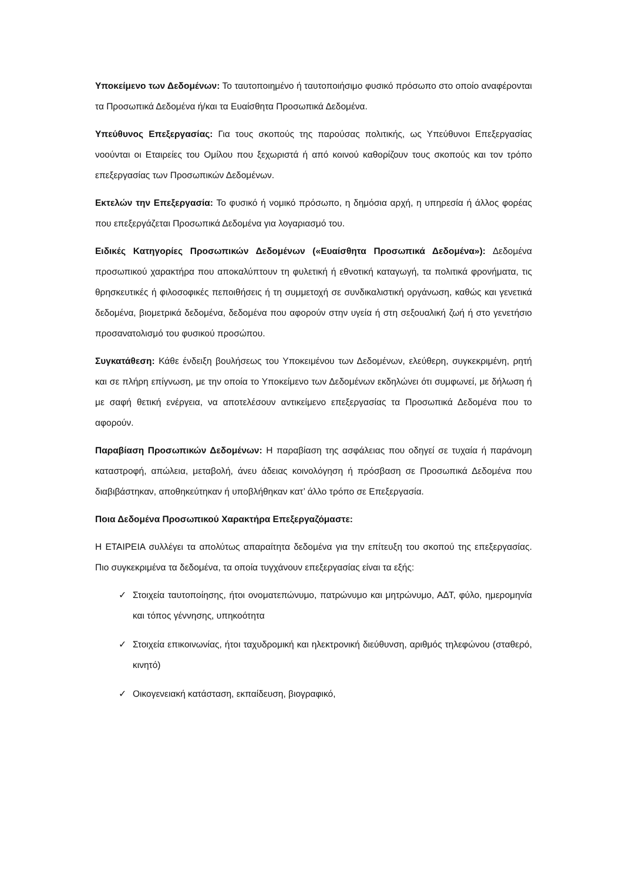Υποκείμενο των Δεδομένων: Το ταυτοποιημένο ή ταυτοποιήσιμο φυσικό πρόσωπο στο οποίο αναφέρονται τα Προσωπικά Δεδομένα ή/και τα Ευαίσθητα Προσωπικά Δεδομένα.
Υπεύθυνος Επεξεργασίας: Για τους σκοπούς της παρούσας πολιτικής, ως Υπεύθυνοι Επεξεργασίας νοούνται οι Εταιρείες του Ομίλου που ξεχωριστά ή από κοινού καθορίζουν τους σκοπούς και τον τρόπο επεξεργασίας των Προσωπικών Δεδομένων.
Εκτελών την Επεξεργασία: Το φυσικό ή νομικό πρόσωπο, η δημόσια αρχή, η υπηρεσία ή άλλος φορέας που επεξεργάζεται Προσωπικά Δεδομένα για λογαριασμό του.
Ειδικές Κατηγορίες Προσωπικών Δεδομένων («Ευαίσθητα Προσωπικά Δεδομένα»): Δεδομένα προσωπικού χαρακτήρα που αποκαλύπτουν τη φυλετική ή εθνοτική καταγωγή, τα πολιτικά φρονήματα, τις θρησκευτικές ή φιλοσοφικές πεποιθήσεις ή τη συμμετοχή σε συνδικαλιστική οργάνωση, καθώς και γενετικά δεδομένα, βιομετρικά δεδομένα, δεδομένα που αφορούν στην υγεία ή στη σεξουαλική ζωή ή στο γενετήσιο προσανατολισμό του φυσικού προσώπου.
Συγκατάθεση: Κάθε ένδειξη βουλήσεως του Υποκειμένου των Δεδομένων, ελεύθερη, συγκεκριμένη, ρητή και σε πλήρη επίγνωση, με την οποία το Υποκείμενο των Δεδομένων εκδηλώνει ότι συμφωνεί, με δήλωση ή με σαφή θετική ενέργεια, να αποτελέσουν αντικείμενο επεξεργασίας τα Προσωπικά Δεδομένα που το αφορούν.
Παραβίαση Προσωπικών Δεδομένων: Η παραβίαση της ασφάλειας που οδηγεί σε τυχαία ή παράνομη καταστροφή, απώλεια, μεταβολή, άνευ άδειας κοινολόγηση ή πρόσβαση σε Προσωπικά Δεδομένα που διαβιβάστηκαν, αποθηκεύτηκαν ή υποβλήθηκαν κατ’ άλλο τρόπο σε Επεξεργασία.
Ποια Δεδομένα Προσωπικού Χαρακτήρα Επεξεργαζόμαστε:
Η ΕΤΑΙΡΕΙΑ συλλέγει τα απολύτως απαραίτητα δεδομένα για την επίτευξη του σκοπού της επεξεργασίας. Πιο συγκεκριμένα τα δεδομένα, τα οποία τυγχάνουν επεξεργασίας είναι τα εξής:
✓ Στοιχεία ταυτοποίησης, ήτοι ονοματεπώνυμο, πατρώνυμο και μητρώνυμο, ΑΔΤ, φύλο, ημερομηνία και τόπος γέννησης, υπηκοότητα
✓ Στοιχεία επικοινωνίας, ήτοι ταχυδρομική και ηλεκτρονική διεύθυνση, αριθμός τηλεφώνου (σταθερό, κινητό)
✓ Οικογενειακή κατάσταση, εκπαίδευση, βιογραφικό,